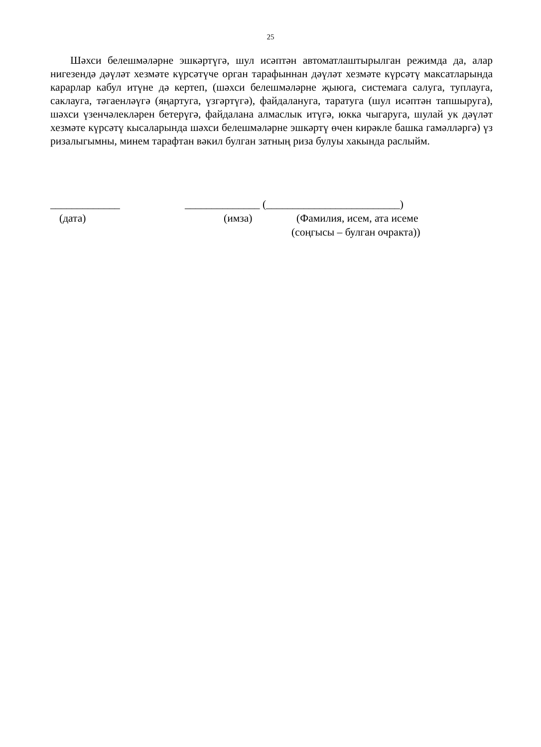25
Шәхси белешмәләрне эшкәртүгә, шул исәптән автоматлаштырылган режимда да, алар нигезендә дәүләт хезмәте күрсәтүче орган тарафыннан дәүләт хезмәте күрсәтү максатларында карарлар кабул итүне дә кертеп, (шәхси белешмәләрне җыюга, системага салуга, туплауга, саклауга, тәгаенләүгә (яңартуга, үзгәртүгә), файдалануга, таратуга (шул исәптән тапшыруга), шәхси үзенчәлекләрен бетерүгә, файдалана алмаслык итүгә, юкка чыгаруга, шулай ук дәүләт хезмәте күрсәтү кысаларында шәхси белешмәләрне эшкәртү өчен кирәкле башка гамәлләргә) үз ризалыгымны, минем тарафтан вәкил булган затның риза булуы хакында раслыйм.
_____________ ______________ (_________________________)
(дата) (имза) (Фамилия, исем, ата исеме
(соңгысы – булган очракта))